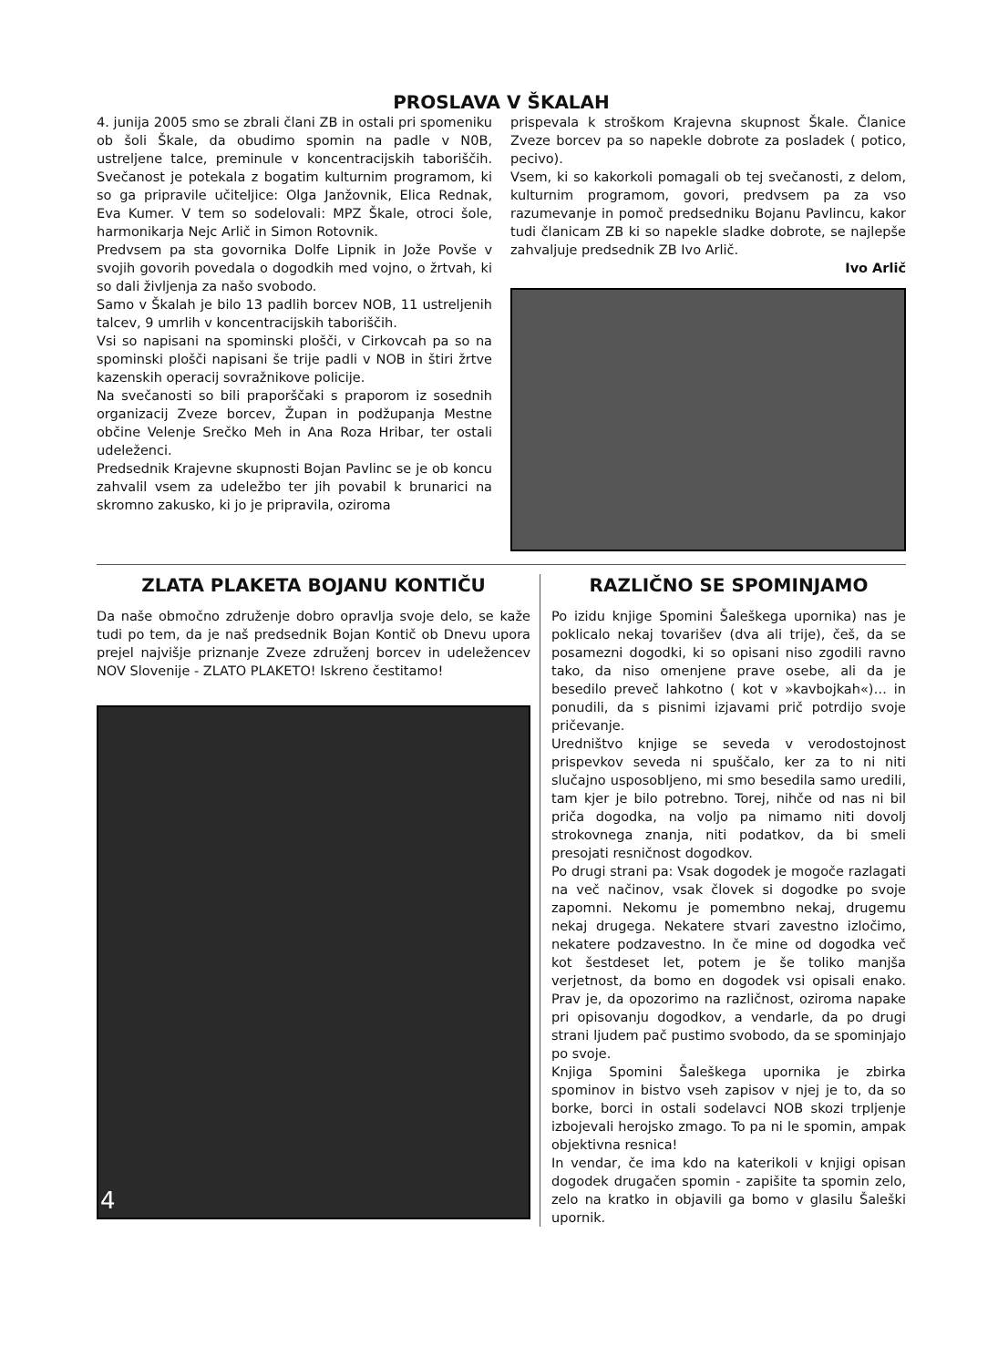PROSLAVA V ŠKALAH
4. junija 2005 smo se zbrali člani ZB in ostali pri spomeniku ob šoli Škale, da obudimo spomin na padle v N0B, ustreljene talce, preminule v koncentracijskih taboriščih. Svečanost je potekala z bogatim kulturnim programom, ki so ga pripravile učiteljice: Olga Janžovnik, Elica Rednak, Eva Kumer. V tem so sodelovali: MPZ Škale, otroci šole, harmonikarja Nejc Arlič in Simon Rotovnik.
Predvsem pa sta govornika Dolfe Lipnik in Jože Povše v svojih govorih povedala o dogodkih med vojno, o žrtvah, ki so dali življenja za našo svobodo.
Samo v Škalah je bilo 13 padlih borcev NOB, 11 ustreljenih talcev, 9 umrlih v koncentracijskih taboriščih.
Vsi so napisani na spominski plošči, v Cirkovcah pa so na spominski plošči napisani še trije padli v NOB in štiri žrtve kazenskih operacij sovražnikove policije.
Na svečanosti so bili praporščaki s praporom iz sosednih organizacij Zveze borcev, Župan in podžupanja Mestne občine Velenje Srečko Meh in Ana Roza Hribar, ter ostali udeleženci.
Predsednik Krajevne skupnosti Bojan Pavlinc se je ob koncu zahvalil vsem za udeležbo ter jih povabil k brunarici na skromno zakusko, ki jo je pripravila, oziroma
prispevala k stroškom Krajevna skupnost Škale. Članice Zveze borcev pa so napekle dobrote za posladek ( potico, pecivo).
Vsem, ki so kakorkoli pomagali ob tej svečanosti, z delom, kulturnim programom, govori, predvsem pa za vso razumevanje in pomoč predsedniku Bojanu Pavlincu, kakor tudi članicam ZB ki so napekle sladke dobrote, se najlepše zahvaljuje predsednik ZB Ivo Arlič.
Ivo Arlič
ZLATA PLAKETA BOJANU KONTIČU
Da naše območno združenje dobro opravlja svoje delo, se kaže tudi po tem, da je naš predsednik Bojan Kontič ob Dnevu upora prejel najvišje priznanje Zveze združenj borcev in udeležencev NOV Slovenije - ZLATO PLAKETO! Iskreno čestitamo!
4
RAZLIČNO SE SPOMINJAMO
Po izidu knjige Spomini Šaleškega upornika) nas je poklicalo nekaj tovarišev (dva ali trije), češ, da se posamezni dogodki, ki so opisani niso zgodili ravno tako, da niso omenjene prave osebe, ali da je besedilo preveč lahkotno ( kot v »kavbojkah«)… in ponudili, da s pisnimi izjavami prič potrdijo svoje pričevanje.
Uredništvo knjige se seveda v verodostojnost prispevkov seveda ni spuščalo, ker za to ni niti slučajno usposobljeno, mi smo besedila samo uredili, tam kjer je bilo potrebno. Torej, nihče od nas ni bil priča dogodka, na voljo pa nimamo niti dovolj strokovnega znanja, niti podatkov, da bi smeli presojati resničnost dogodkov.
Po drugi strani pa: Vsak dogodek je mogoče razlagati na več načinov, vsak človek si dogodke po svoje zapomni. Nekomu je pomembno nekaj, drugemu nekaj drugega. Nekatere stvari zavestno izločimo, nekatere podzavestno. In če mine od dogodka več kot šestdeset let, potem je še toliko manjša verjetnost, da bomo en dogodek vsi opisali enako. Prav je, da opozorimo na različnost, oziroma napake pri opisovanju dogodkov, a vendarle, da po drugi strani ljudem pač pustimo svobodo, da se spominjajo po svoje.
Knjiga Spomini Šaleškega upornika je zbirka spominov in bistvo vseh zapisov v njej je to, da so borke, borci in ostali sodelavci NOB skozi trpljenje izbojevali herojsko zmago. To pa ni le spomin, ampak objektivna resnica!
In vendar, če ima kdo na katerikoli v knjigi opisan dogodek drugačen spomin - zapišite ta spomin zelo, zelo na kratko in objavili ga bomo v glasilu Šaleški upornik.